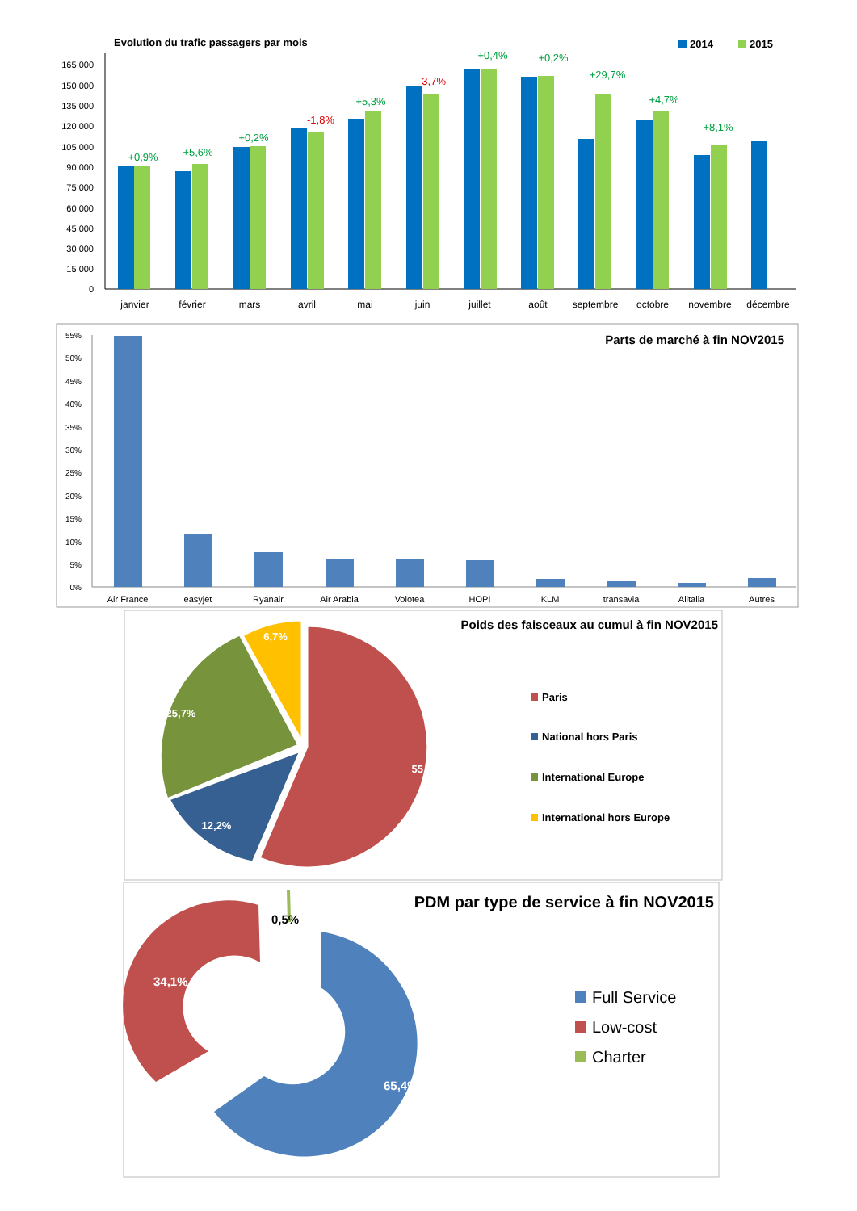Evolution du trafic passagers par mois
2014
2015
165 000
150 000
135 000
120 000
105 000
90 000
75 000
60 000
45 000
30 000
15 000
0
+0,9%
+5,6%
+0,2%
-1,8%
+5,3%
-3,7%
+0,4%
+0,2%
+29,7%
+4,7%
+8,1%
janvier
février
mars
avril
mai
juin
juillet
août
septembre
octobre
novembre
décembre
Parts de marché à fin NOV2015
55%
50%
45%
40%
35%
30%
25%
20%
15%
10%
5%
0%
Air France
easyjet
Ryanair
Air Arabia
Volotea
HOP!
KLM
transavia
Alitalia
Autres
Poids des faisceaux au cumul à fin NOV2015
55,4%
12,2%
25,7%
6,7%
Paris
National hors Paris
International Europe
International hors Europe
PDM par type de service à fin NOV2015
65,4%
34,1%
0,5%
Full Service
Low-cost
Charter